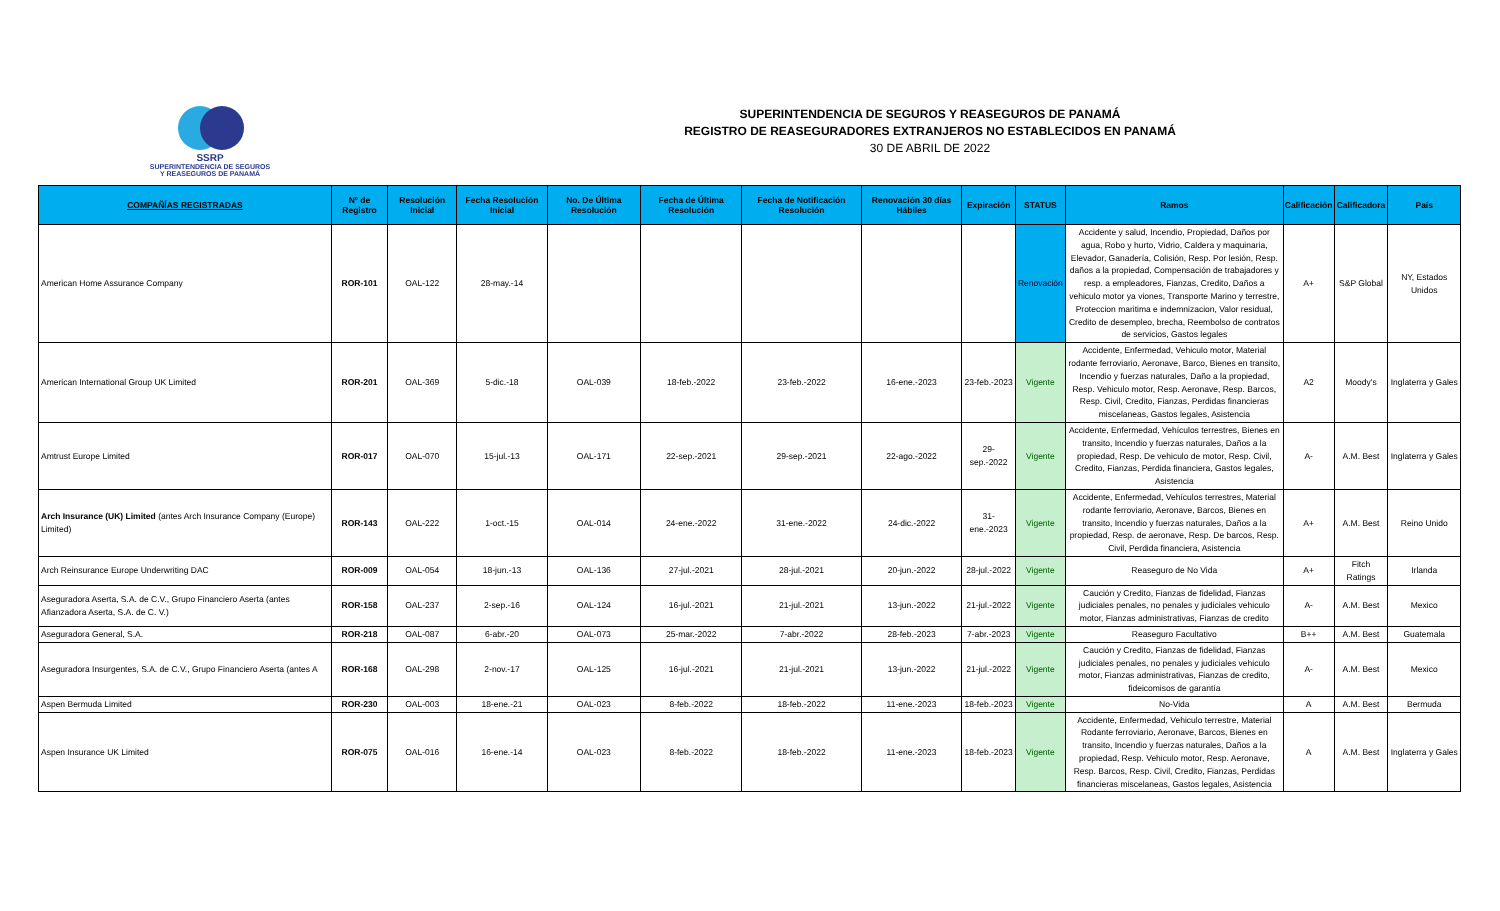SSRP
SUPERINTENDENCIA DE SEGUROS
Y REASEGUROS DE PANAMÁ
SUPERINTENDENCIA DE SEGUROS Y REASEGUROS DE PANAMÁ
REGISTRO DE REASEGURADORES EXTRANJEROS NO ESTABLECIDOS EN PANAMÁ
30 DE ABRIL DE 2022
| COMPAÑÍAS REGISTRADAS | Nº de Registro | Resolución Inicial | Fecha Resolución Inicial | No. De Última Resolución | Fecha de Última Resolución | Fecha de Notificación Resolución | Renovación 30 días Hábiles | Expiración | STATUS | Ramos | Calificación | Calificadora | País |
| --- | --- | --- | --- | --- | --- | --- | --- | --- | --- | --- | --- | --- | --- |
| American Home Assurance Company | ROR-101 | OAL-122 | 28-may.-14 | | | | | | Renovación | Accidente y salud, Incendio, Propiedad, Daños por agua, Robo y hurto, Vidrio, Caldera y maquinaria, Elevador, Ganadería, Colisión, Resp. Por lesión, Resp. daños a la propiedad, Compensación de trabajadores y resp. a empleadores, Fianzas, Credito, Daños a vehiculo motor ya viones, Transporte Marino y terrestre, Proteccion maritima e indemnizacion, Valor residual, Credito de desempleo, brecha, Reembolso de contratos de servicios, Gastos legales | A+ | S&P Global | NY, Estados Unidos |
| American International Group UK Limited | ROR-201 | OAL-369 | 5-dic.-18 | OAL-039 | 18-feb.-2022 | 23-feb.-2022 | 16-ene.-2023 | 23-feb.-2023 | Vigente | Accidente, Enfermedad, Vehiculo motor, Material rodante ferroviario, Aeronave, Barco, Bienes en transito, Incendio y fuerzas naturales, Daño a la propiedad, Resp. Vehiculo motor, Resp. Aeronave, Resp. Barcos, Resp. Civil, Credito, Fianzas, Perdidas financieras miscelaneas, Gastos legales, Asistencia | A2 | Moody's | Inglaterra y Gales |
| Amtrust Europe Limited | ROR-017 | OAL-070 | 15-jul.-13 | OAL-171 | 22-sep.-2021 | 29-sep.-2021 | 22-ago.-2022 | 29-sep.-2022 | Vigente | Accidente, Enfermedad, Vehículos terrestres, Bienes en transito, Incendio y fuerzas naturales, Daños a la propiedad, Resp. De vehiculo de motor, Resp. Civil, Credito, Fianzas, Perdida financiera, Gastos legales, Asistencia | A- | A.M. Best | Inglaterra y Gales |
| Arch Insurance (UK) Limited (antes Arch Insurance Company (Europe) Limited) | ROR-143 | OAL-222 | 1-oct.-15 | OAL-014 | 24-ene.-2022 | 31-ene.-2022 | 24-dic.-2022 | 31-ene.-2023 | Vigente | Accidente, Enfermedad, Vehículos terrestres, Material rodante ferroviario, Aeronave, Barcos, Bienes en transito, Incendio y fuerzas naturales, Daños a la propiedad, Resp. de aeronave, Resp. De barcos, Resp. Civil, Perdida financiera, Asistencia | A+ | A.M. Best | Reino Unido |
| Arch Reinsurance Europe Underwriting DAC | ROR-009 | OAL-054 | 18-jun.-13 | OAL-136 | 27-jul.-2021 | 28-jul.-2021 | 20-jun.-2022 | 28-jul.-2022 | Vigente | Reaseguro de No Vida | A+ | Fitch Ratings | Irlanda |
| Aseguradora Aserta, S.A. de C.V., Grupo Financiero Aserta (antes Afianzadora Aserta, S.A. de C. V.) | ROR-158 | OAL-237 | 2-sep.-16 | OAL-124 | 16-jul.-2021 | 21-jul.-2021 | 13-jun.-2022 | 21-jul.-2022 | Vigente | Caución y Credito, Fianzas de fidelidad, Fianzas judiciales penales, no penales y judiciales vehiculo motor, Fianzas administrativas, Fianzas de credito | A- | A.M. Best | Mexico |
| Aseguradora General, S.A. | ROR-218 | OAL-087 | 6-abr.-20 | OAL-073 | 25-mar.-2022 | 7-abr.-2022 | 28-feb.-2023 | 7-abr.-2023 | Vigente | Reaseguro Facultativo | B++ | A.M. Best | Guatemala |
| Aseguradora Insurgentes, S.A. de C.V., Grupo Financiero Aserta (antes A | ROR-168 | OAL-298 | 2-nov.-17 | OAL-125 | 16-jul.-2021 | 21-jul.-2021 | 13-jun.-2022 | 21-jul.-2022 | Vigente | Caución y Credito, Fianzas de fidelidad, Fianzas judiciales penales, no penales y judiciales vehiculo motor, Fianzas administrativas, Fianzas de credito, fideicomisos de garantía | A- | A.M. Best | Mexico |
| Aspen Bermuda Limited | ROR-230 | OAL-003 | 18-ene.-21 | OAL-023 | 8-feb.-2022 | 18-feb.-2022 | 11-ene.-2023 | 18-feb.-2023 | Vigente | No-Vida | A | A.M. Best | Bermuda |
| Aspen Insurance UK Limited | ROR-075 | OAL-016 | 16-ene.-14 | OAL-023 | 8-feb.-2022 | 18-feb.-2022 | 11-ene.-2023 | 18-feb.-2023 | Vigente | Accidente, Enfermedad, Vehiculo terrestre, Material Rodante ferroviario, Aeronave, Barcos, Bienes en transito, Incendio y fuerzas naturales, Daños a la propiedad, Resp. Vehiculo motor, Resp. Aeronave, Resp. Barcos, Resp. Civil, Credito, Fianzas, Perdidas financieras miscelaneas, Gastos legales, Asistencia | A | A.M. Best | Inglaterra y Gales |